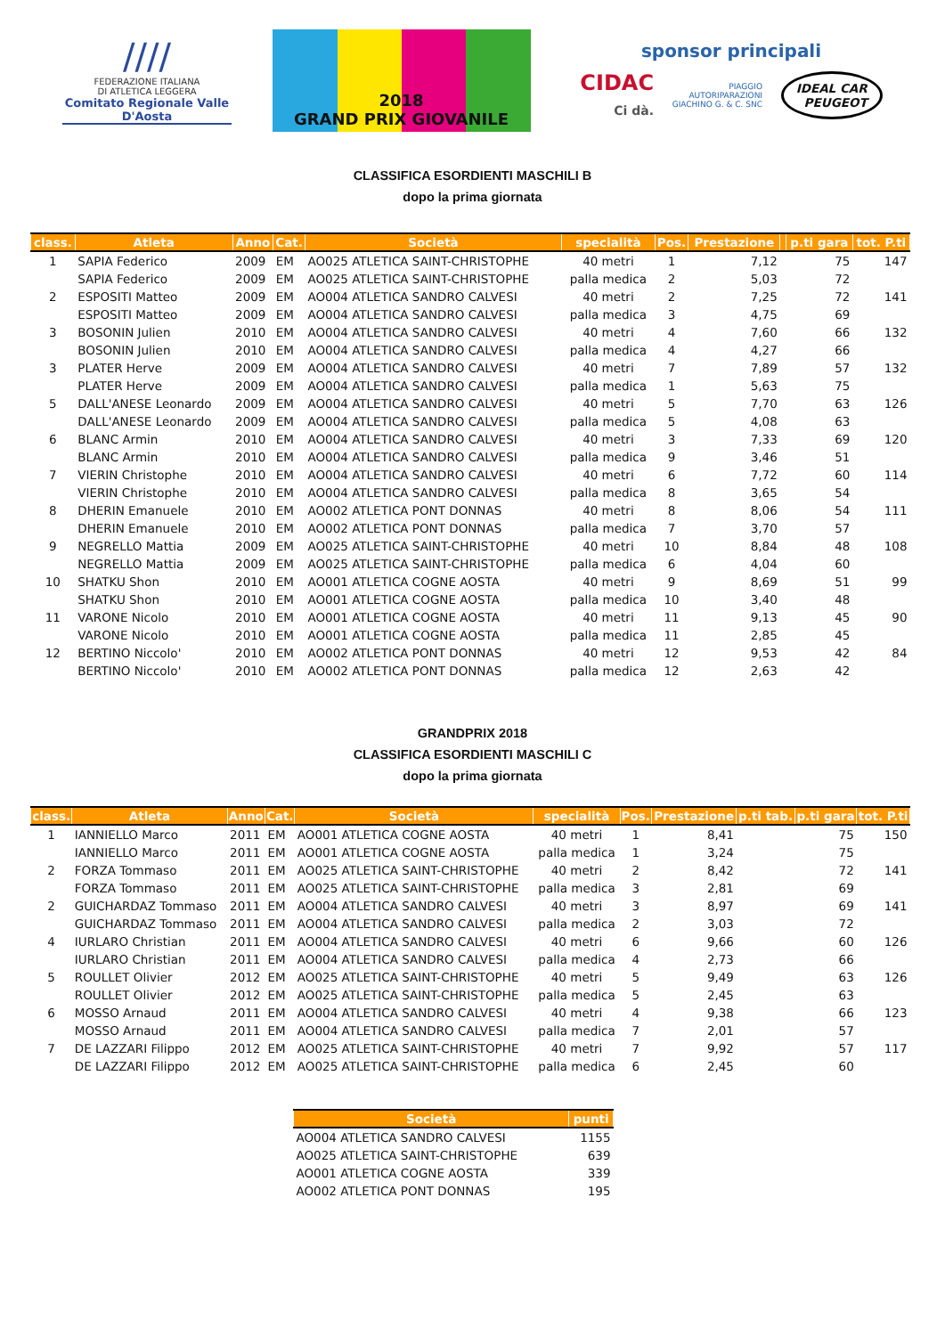////
FEDERAZIONE ITALIANA
DI ATLETICA LEGGERA
Comitato Regionale Valle D'Aosta
2018
GRAND PRIX GIOVANILE
sponsor principali
CIDAC
Ci dà. PIAGGIO
AUTORIPARAZIONI
GIACHINO G. & C. SNC IDEAL CAR
PEUGEOT
CLASSIFICA ESORDIENTI MASCHILI B
dopo la prima giornata
| class. | Atleta | Anno | Cat. | Società | specialità | Pos. | Prestazione | | p.ti gara | tot. P.ti |
| --- | --- | --- | --- | --- | --- | --- | --- | --- | --- | --- |
| 1 | SAPIA Federico | 2009 | EM | AO025 ATLETICA SAINT-CHRISTOPHE | 40 metri | 1 | 7,12 | | 75 | 147 |
| | SAPIA Federico | 2009 | EM | AO025 ATLETICA SAINT-CHRISTOPHE | palla medica | 2 | 5,03 | | 72 | |
| 2 | ESPOSITI Matteo | 2009 | EM | AO004 ATLETICA SANDRO CALVESI | 40 metri | 2 | 7,25 | | 72 | 141 |
| | ESPOSITI Matteo | 2009 | EM | AO004 ATLETICA SANDRO CALVESI | palla medica | 3 | 4,75 | | 69 | |
| 3 | BOSONIN Julien | 2010 | EM | AO004 ATLETICA SANDRO CALVESI | 40 metri | 4 | 7,60 | | 66 | 132 |
| | BOSONIN Julien | 2010 | EM | AO004 ATLETICA SANDRO CALVESI | palla medica | 4 | 4,27 | | 66 | |
| 3 | PLATER Herve | 2009 | EM | AO004 ATLETICA SANDRO CALVESI | 40 metri | 7 | 7,89 | | 57 | 132 |
| | PLATER Herve | 2009 | EM | AO004 ATLETICA SANDRO CALVESI | palla medica | 1 | 5,63 | | 75 | |
| 5 | DALL'ANESE Leonardo | 2009 | EM | AO004 ATLETICA SANDRO CALVESI | 40 metri | 5 | 7,70 | | 63 | 126 |
| | DALL'ANESE Leonardo | 2009 | EM | AO004 ATLETICA SANDRO CALVESI | palla medica | 5 | 4,08 | | 63 | |
| 6 | BLANC Armin | 2010 | EM | AO004 ATLETICA SANDRO CALVESI | 40 metri | 3 | 7,33 | | 69 | 120 |
| | BLANC Armin | 2010 | EM | AO004 ATLETICA SANDRO CALVESI | palla medica | 9 | 3,46 | | 51 | |
| 7 | VIERIN Christophe | 2010 | EM | AO004 ATLETICA SANDRO CALVESI | 40 metri | 6 | 7,72 | | 60 | 114 |
| | VIERIN Christophe | 2010 | EM | AO004 ATLETICA SANDRO CALVESI | palla medica | 8 | 3,65 | | 54 | |
| 8 | DHERIN Emanuele | 2010 | EM | AO002 ATLETICA PONT DONNAS | 40 metri | 8 | 8,06 | | 54 | 111 |
| | DHERIN Emanuele | 2010 | EM | AO002 ATLETICA PONT DONNAS | palla medica | 7 | 3,70 | | 57 | |
| 9 | NEGRELLO Mattia | 2009 | EM | AO025 ATLETICA SAINT-CHRISTOPHE | 40 metri | 10 | 8,84 | | 48 | 108 |
| | NEGRELLO Mattia | 2009 | EM | AO025 ATLETICA SAINT-CHRISTOPHE | palla medica | 6 | 4,04 | | 60 | |
| 10 | SHATKU Shon | 2010 | EM | AO001 ATLETICA COGNE AOSTA | 40 metri | 9 | 8,69 | | 51 | 99 |
| | SHATKU Shon | 2010 | EM | AO001 ATLETICA COGNE AOSTA | palla medica | 10 | 3,40 | | 48 | |
| 11 | VARONE Nicolo | 2010 | EM | AO001 ATLETICA COGNE AOSTA | 40 metri | 11 | 9,13 | | 45 | 90 |
| | VARONE Nicolo | 2010 | EM | AO001 ATLETICA COGNE AOSTA | palla medica | 11 | 2,85 | | 45 | |
| 12 | BERTINO Niccolo' | 2010 | EM | AO002 ATLETICA PONT DONNAS | 40 metri | 12 | 9,53 | | 42 | 84 |
| | BERTINO Niccolo' | 2010 | EM | AO002 ATLETICA PONT DONNAS | palla medica | 12 | 2,63 | | 42 | |
GRANDPRIX 2018
CLASSIFICA ESORDIENTI MASCHILI C
dopo la prima giornata
| class. | Atleta | Anno | Cat. | Società | specialità | Pos. | Prestazione | p.ti tab. | p.ti gara | tot. P.ti |
| --- | --- | --- | --- | --- | --- | --- | --- | --- | --- | --- |
| 1 | IANNIELLO Marco | 2011 | EM | AO001 ATLETICA COGNE AOSTA | 40 metri | 1 | 8,41 | | 75 | 150 |
| | IANNIELLO Marco | 2011 | EM | AO001 ATLETICA COGNE AOSTA | palla medica | 1 | 3,24 | | 75 | |
| 2 | FORZA Tommaso | 2011 | EM | AO025 ATLETICA SAINT-CHRISTOPHE | 40 metri | 2 | 8,42 | | 72 | 141 |
| | FORZA Tommaso | 2011 | EM | AO025 ATLETICA SAINT-CHRISTOPHE | palla medica | 3 | 2,81 | | 69 | |
| 2 | GUICHARDAZ Tommaso | 2011 | EM | AO004 ATLETICA SANDRO CALVESI | 40 metri | 3 | 8,97 | | 69 | 141 |
| | GUICHARDAZ Tommaso | 2011 | EM | AO004 ATLETICA SANDRO CALVESI | palla medica | 2 | 3,03 | | 72 | |
| 4 | IURLARO Christian | 2011 | EM | AO004 ATLETICA SANDRO CALVESI | 40 metri | 6 | 9,66 | | 60 | 126 |
| | IURLARO Christian | 2011 | EM | AO004 ATLETICA SANDRO CALVESI | palla medica | 4 | 2,73 | | 66 | |
| 5 | ROULLET Olivier | 2012 | EM | AO025 ATLETICA SAINT-CHRISTOPHE | 40 metri | 5 | 9,49 | | 63 | 126 |
| | ROULLET Olivier | 2012 | EM | AO025 ATLETICA SAINT-CHRISTOPHE | palla medica | 5 | 2,45 | | 63 | |
| 6 | MOSSO Arnaud | 2011 | EM | AO004 ATLETICA SANDRO CALVESI | 40 metri | 4 | 9,38 | | 66 | 123 |
| | MOSSO Arnaud | 2011 | EM | AO004 ATLETICA SANDRO CALVESI | palla medica | 7 | 2,01 | | 57 | |
| 7 | DE LAZZARI Filippo | 2012 | EM | AO025 ATLETICA SAINT-CHRISTOPHE | 40 metri | 7 | 9,92 | | 57 | 117 |
| | DE LAZZARI Filippo | 2012 | EM | AO025 ATLETICA SAINT-CHRISTOPHE | palla medica | 6 | 2,45 | | 60 | |
| Società | punti |
| --- | --- |
| AO004 ATLETICA SANDRO CALVESI | 1155 |
| AO025 ATLETICA SAINT-CHRISTOPHE | 639 |
| AO001 ATLETICA COGNE AOSTA | 339 |
| AO002 ATLETICA PONT DONNAS | 195 |